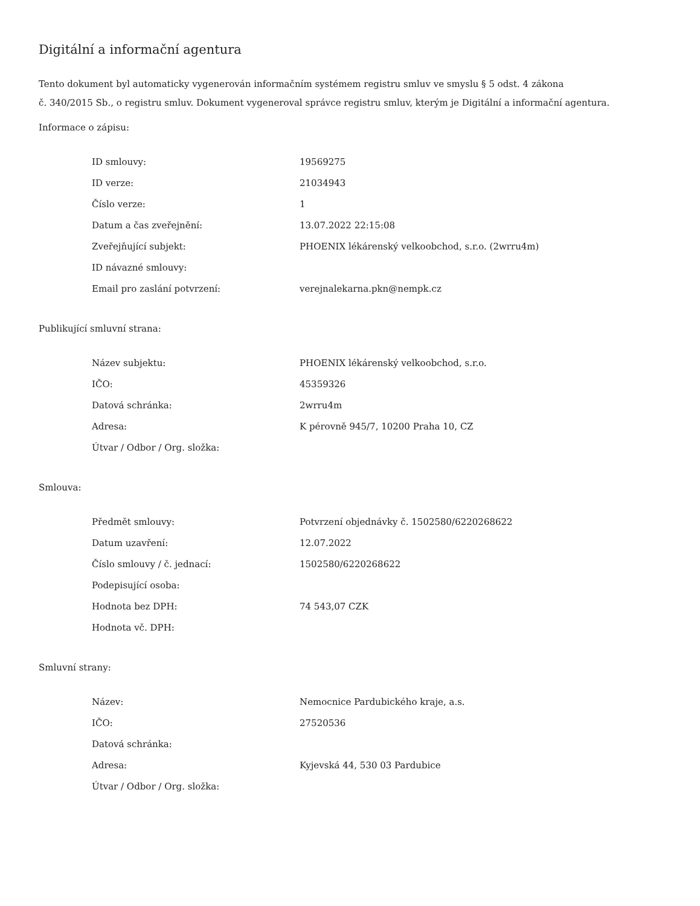Digitální a informační agentura
Tento dokument byl automaticky vygenerován informačním systémem registru smluv ve smyslu § 5 odst. 4 zákona
č. 340/2015 Sb., o registru smluv. Dokument vygeneroval správce registru smluv, kterým je Digitální a informační agentura.
Informace o zápisu:
| ID smlouvy: | 19569275 |
| ID verze: | 21034943 |
| Číslo verze: | 1 |
| Datum a čas zveřejnění: | 13.07.2022 22:15:08 |
| Zveřejňující subjekt: | PHOENIX lékárenský velkoobchod, s.r.o. (2wrru4m) |
| ID návazné smlouvy: | |
| Email pro zaslání potvrzení: | verejnalekarna.pkn@nempk.cz |
Publikující smluvní strana:
| Název subjektu: | PHOENIX lékárenský velkoobchod, s.r.o. |
| IČO: | 45359326 |
| Datová schránka: | 2wrru4m |
| Adresa: | K pérovně 945/7, 10200 Praha 10, CZ |
| Útvar / Odbor / Org. složka: | |
Smlouva:
| Předmět smlouvy: | Potvrzení objednávky č. 1502580/6220268622 |
| Datum uzavření: | 12.07.2022 |
| Číslo smlouvy / č. jednací: | 1502580/6220268622 |
| Podepisující osoba: | |
| Hodnota bez DPH: | 74 543,07 CZK |
| Hodnota vč. DPH: | |
Smluvní strany:
| Název: | Nemocnice Pardubického kraje, a.s. |
| IČO: | 27520536 |
| Datová schránka: | |
| Adresa: | Kyjevská 44, 530 03 Pardubice |
| Útvar / Odbor / Org. složka: | |